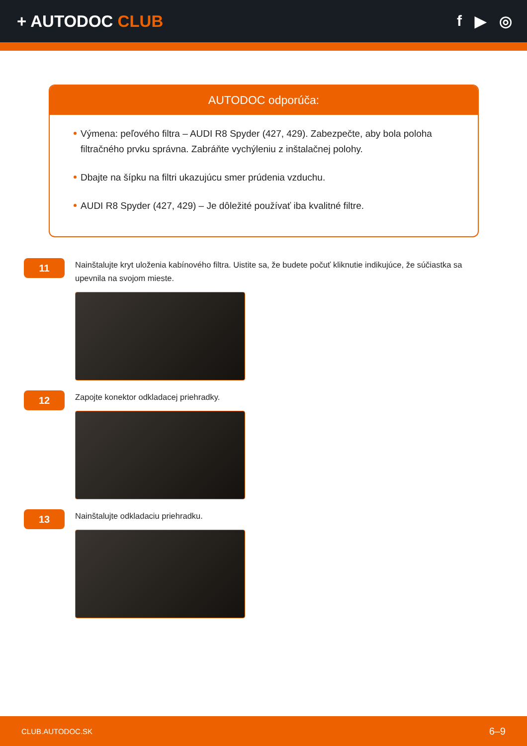+ AUTODOC CLUB f ▶ ◎
AUTODOC odporúča:
Výmena: peľového filtra – AUDI R8 Spyder (427, 429). Zabezpečte, aby bola poloha filtračného prvku správna. Zabráňte vychýleniu z inštalačnej polohy.
Dbajte na šípku na filtri ukazujúcu smer prúdenia vzduchu.
AUDI R8 Spyder (427, 429) – Je dôležité používať iba kvalitné filtre.
11
Nainštalujte kryt uloženia kabínového filtra. Uistite sa, že budete počuť kliknutie indikujúce, že súčiastka sa upevnila na svojom mieste.
12
Zapojte konektor odkladacej priehradky.
13
Nainštalujte odkladaciu priehradku.
CLUB.AUTODOC.SK 6–9